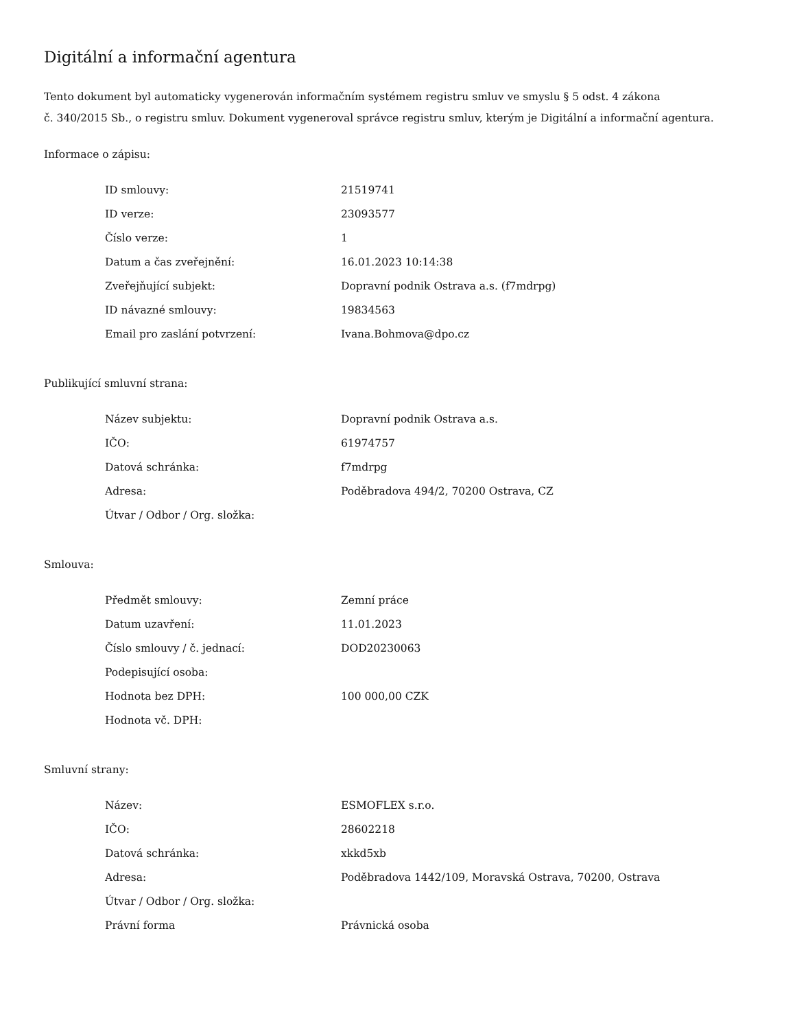Digitální a informační agentura
Tento dokument byl automaticky vygenerován informačním systémem registru smluv ve smyslu § 5 odst. 4 zákona
č. 340/2015 Sb., o registru smluv. Dokument vygeneroval správce registru smluv, kterým je Digitální a informační agentura.
Informace o zápisu:
| ID smlouvy: | 21519741 |
| ID verze: | 23093577 |
| Číslo verze: | 1 |
| Datum a čas zveřejnění: | 16.01.2023 10:14:38 |
| Zveřejňující subjekt: | Dopravní podnik Ostrava a.s. (f7mdrpg) |
| ID návazné smlouvy: | 19834563 |
| Email pro zaslání potvrzení: | Ivana.Bohmova@dpo.cz |
Publikující smluvní strana:
| Název subjektu: | Dopravní podnik Ostrava a.s. |
| IČO: | 61974757 |
| Datová schránka: | f7mdrpg |
| Adresa: | Poděbradova 494/2, 70200 Ostrava, CZ |
| Útvar / Odbor / Org. složka: | |
Smlouva:
| Předmět smlouvy: | Zemní práce |
| Datum uzavření: | 11.01.2023 |
| Číslo smlouvy / č. jednací: | DOD20230063 |
| Podepisující osoba: | |
| Hodnota bez DPH: | 100 000,00 CZK |
| Hodnota vč. DPH: | |
Smluvní strany:
| Název: | ESMOFLEX s.r.o. |
| IČO: | 28602218 |
| Datová schránka: | xkkd5xb |
| Adresa: | Poděbradova 1442/109, Moravská Ostrava, 70200, Ostrava |
| Útvar / Odbor / Org. složka: | |
| Právní forma | Právnická osoba |